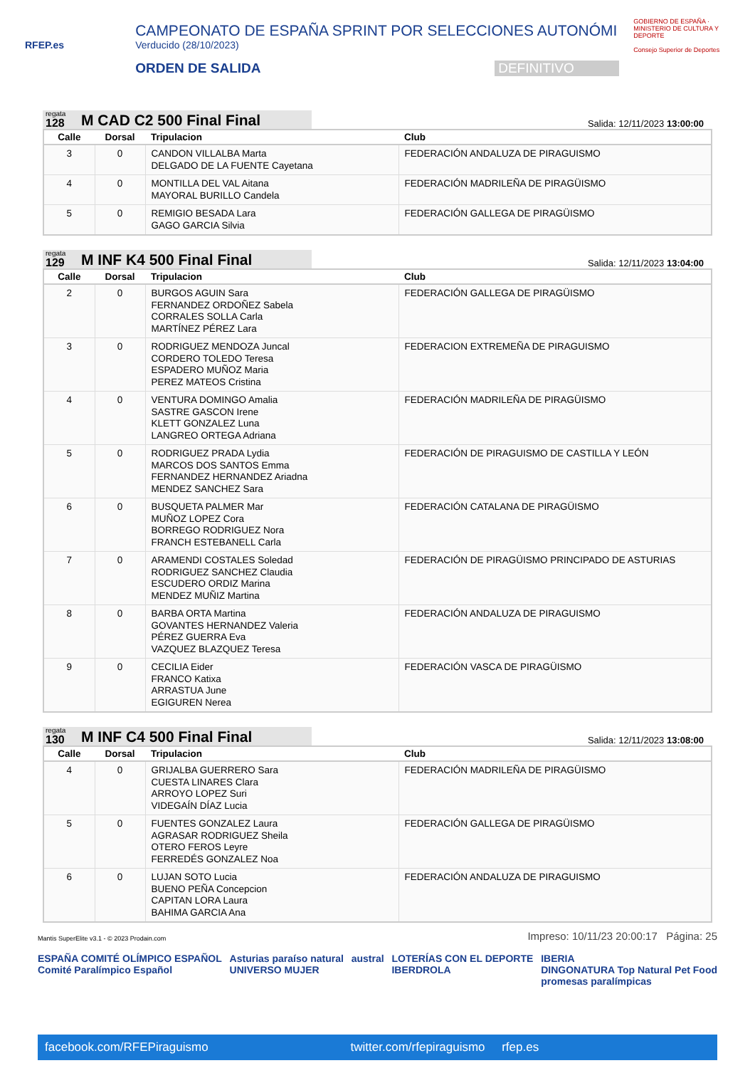RFEP.es
CAMPEONATO DE ESPAÑA SPRINT POR SELECCIONES AUTONÓMI
Verducido (28/10/2023)
ORDEN DE SALIDA DEFINITIVO
GOBIERNO DE ESPAÑA · MINISTERIO DE CULTURA Y DEPORTE
Consejo Superior de Deportes
regata
128
M CAD C2 500 Final Final
Salida: 12/11/2023 13:00:00
| Calle | Dorsal | Tripulacion | Club |
| --- | --- | --- | --- |
| 3 | 0 | CANDON VILLALBA Marta DELGADO DE LA FUENTE Cayetana | FEDERACIÓN ANDALUZA DE PIRAGUISMO |
| 4 | 0 | MONTILLA DEL VAL Aitana MAYORAL BURILLO Candela | FEDERACIÓN MADRILEÑA DE PIRAGÜISMO |
| 5 | 0 | REMIGIO BESADA Lara GAGO GARCIA Silvia | FEDERACIÓN GALLEGA DE PIRAGÜISMO |
regata
129
M INF K4 500 Final Final
Salida: 12/11/2023 13:04:00
| Calle | Dorsal | Tripulacion | Club |
| --- | --- | --- | --- |
| 2 | 0 | BURGOS AGUIN Sara FERNANDEZ ORDOÑEZ Sabela CORRALES SOLLA Carla MARTÍNEZ PÉREZ Lara | FEDERACIÓN GALLEGA DE PIRAGÜISMO |
| 3 | 0 | RODRIGUEZ MENDOZA Juncal CORDERO TOLEDO Teresa ESPADERO MUÑOZ Maria PEREZ MATEOS Cristina | FEDERACION EXTREMEÑA DE PIRAGUISMO |
| 4 | 0 | VENTURA DOMINGO Amalia SASTRE GASCON Irene KLETT GONZALEZ Luna LANGREO ORTEGA Adriana | FEDERACIÓN MADRILEÑA DE PIRAGÜISMO |
| 5 | 0 | RODRIGUEZ PRADA Lydia MARCOS DOS SANTOS Emma FERNANDEZ HERNANDEZ Ariadna MENDEZ SANCHEZ Sara | FEDERACIÓN DE PIRAGUISMO DE CASTILLA Y LEÓN |
| 6 | 0 | BUSQUETA PALMER Mar MUÑOZ LOPEZ Cora BORREGO RODRIGUEZ Nora FRANCH ESTEBANELL Carla | FEDERACIÓN CATALANA DE PIRAGÜISMO |
| 7 | 0 | ARAMENDI COSTALES Soledad RODRIGUEZ SANCHEZ Claudia ESCUDERO ORDIZ Marina MENDEZ MUÑIZ Martina | FEDERACIÓN DE PIRAGÜISMO PRINCIPADO DE ASTURIAS |
| 8 | 0 | BARBA ORTA Martina GOVANTES HERNANDEZ Valeria PÉREZ GUERRA Eva VAZQUEZ BLAZQUEZ Teresa | FEDERACIÓN ANDALUZA DE PIRAGUISMO |
| 9 | 0 | CECILIA Eider FRANCO Katixa ARRASTUA June EGIGUREN Nerea | FEDERACIÓN VASCA DE PIRAGÜISMO |
regata
130
M INF C4 500 Final Final
Salida: 12/11/2023 13:08:00
| Calle | Dorsal | Tripulacion | Club |
| --- | --- | --- | --- |
| 4 | 0 | GRIJALBA GUERRERO Sara CUESTA LINARES Clara ARROYO LOPEZ Suri VIDEGAÍN DÍAZ Lucia | FEDERACIÓN MADRILEÑA DE PIRAGÜISMO |
| 5 | 0 | FUENTES GONZALEZ Laura AGRASAR RODRIGUEZ Sheila OTERO FEROS Leyre FERREDÉS GONZALEZ Noa | FEDERACIÓN GALLEGA DE PIRAGÜISMO |
| 6 | 0 | LUJAN SOTO Lucia BUENO PEÑA Concepcion CAPITAN LORA Laura BAHIMA GARCIA Ana | FEDERACIÓN ANDALUZA DE PIRAGUISMO |
Mantis SuperElite v3.1 - © 2023 Prodain.com Impreso: 10/11/23 20:00:17 Página: 25
ESPAÑA COMITÉ OLÍMPICO ESPAÑOL
Comité Paralímpico Español Asturias paraíso natural
UNIVERSO MUJER austral LOTERÍAS CON EL DEPORTE
IBERDROLA IBERIA
DINGONATURA Top Natural Pet Food
promesas paralímpicas
facebook.com/RFEPiraguismo twitter.com/rfepiraguismo rfep.es